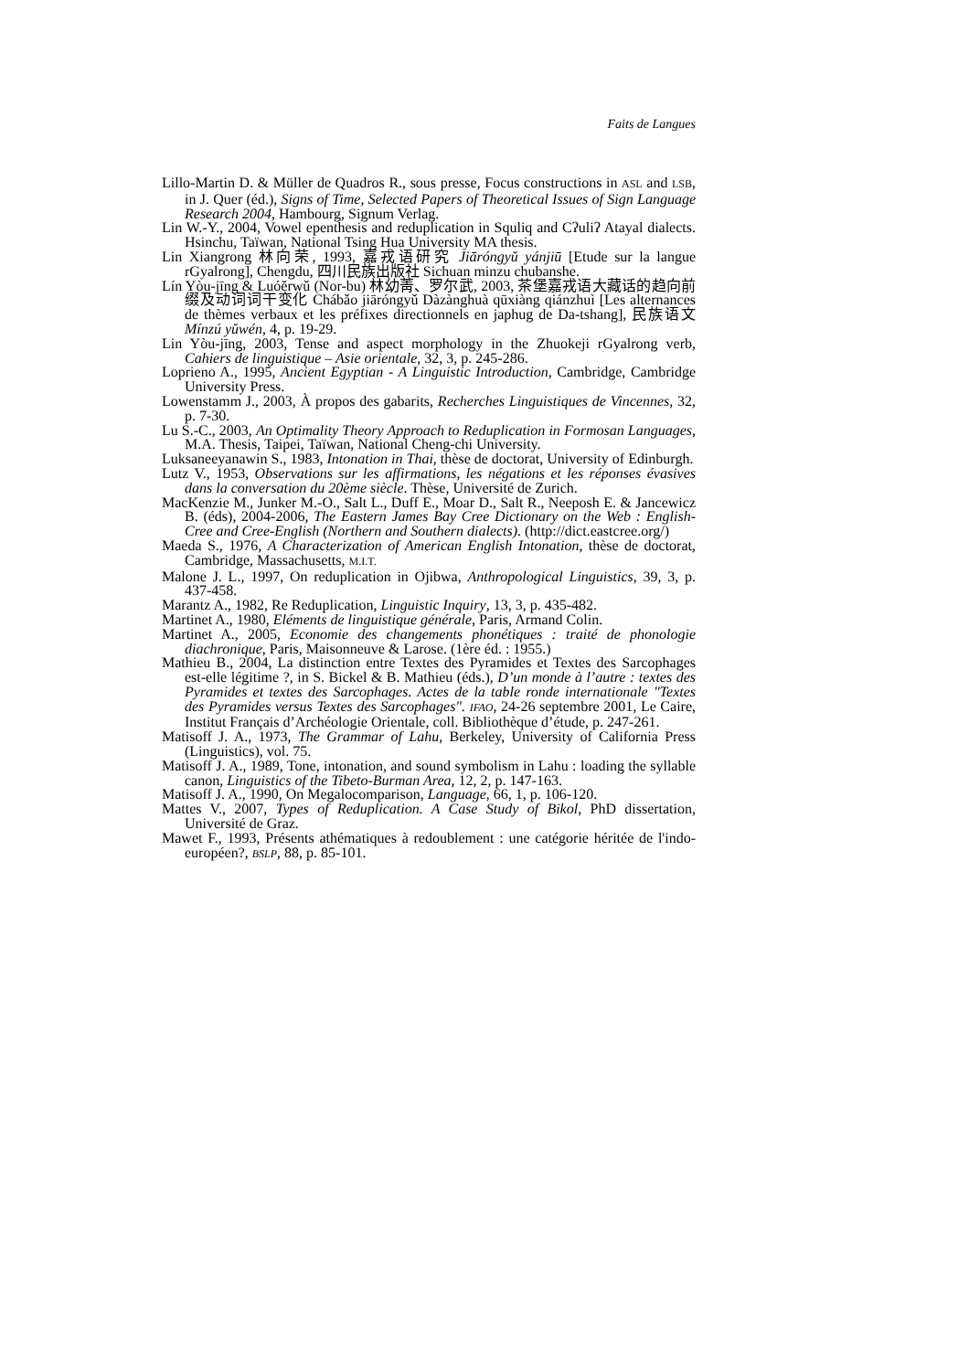Faits de Langues
Lillo-Martin D. & Müller de Quadros R., sous presse, Focus constructions in ASL and LSB, in J. Quer (éd.), Signs of Time, Selected Papers of Theoretical Issues of Sign Language Research 2004, Hambourg, Signum Verlag.
Lin W.-Y., 2004, Vowel epenthesis and reduplication in Squliq and Cʔuliʔ Atayal dialects. Hsinchu, Taïwan, National Tsing Hua University MA thesis.
Lin Xiangrong 林向荣, 1993, 嘉戎语研究 Jiāróngyǔ yánjiū [Etude sur la langue rGyalrong], Chengdu, 四川民族出版社 Sichuan minzu chubanshe.
Lín Yòu-jīng & Luóěrwǔ (Nor-bu) 林幼菁、罗尔武, 2003, 茶堡嘉戎语大藏话的趋向前缀及动词词干变化 Chábǎo jiāróngyǔ Dàzànghuà qūxiàng qiánzhuì [Les alternances de thèmes verbaux et les préfixes directionnels en japhug de Da-tshang], 民族语文 Mínzú yǔwén, 4, p. 19-29.
Lin Yòu-jīng, 2003, Tense and aspect morphology in the Zhuokeji rGyalrong verb, Cahiers de linguistique – Asie orientale, 32, 3, p. 245-286.
Loprieno A., 1995, Ancient Egyptian - A Linguistic Introduction, Cambridge, Cambridge University Press.
Lowenstamm J., 2003, À propos des gabarits, Recherches Linguistiques de Vincennes, 32, p. 7-30.
Lu S.-C., 2003, An Optimality Theory Approach to Reduplication in Formosan Languages, M.A. Thesis, Taipei, Taïwan, National Cheng-chi University.
Luksaneeyanawin S., 1983, Intonation in Thai, thèse de doctorat, University of Edinburgh.
Lutz V., 1953, Observations sur les affirmations, les négations et les réponses évasives dans la conversation du 20ème siècle. Thèse, Université de Zurich.
MacKenzie M., Junker M.-O., Salt L., Duff E., Moar D., Salt R., Neeposh E. & Jancewicz B. (éds), 2004-2006, The Eastern James Bay Cree Dictionary on the Web : English-Cree and Cree-English (Northern and Southern dialects). (http://dict.eastcree.org/)
Maeda S., 1976, A Characterization of American English Intonation, thèse de doctorat, Cambridge, Massachusetts, M.I.T.
Malone J. L., 1997, On reduplication in Ojibwa, Anthropological Linguistics, 39, 3, p. 437-458.
Marantz A., 1982, Re Reduplication, Linguistic Inquiry, 13, 3, p. 435-482.
Martinet A., 1980, Eléments de linguistique générale, Paris, Armand Colin.
Martinet A., 2005, Economie des changements phonétiques : traité de phonologie diachronique, Paris, Maisonneuve & Larose. (1ère éd. : 1955.)
Mathieu B., 2004, La distinction entre Textes des Pyramides et Textes des Sarcophages est-elle légitime ?, in S. Bickel & B. Mathieu (éds.), D’un monde à l’autre : textes des Pyramides et textes des Sarcophages. Actes de la table ronde internationale "Textes des Pyramides versus Textes des Sarcophages". IFAO, 24-26 septembre 2001, Le Caire, Institut Français d’Archéologie Orientale, coll. Bibliothèque d’étude, p. 247-261.
Matisoff J. A., 1973, The Grammar of Lahu, Berkeley, University of California Press (Linguistics), vol. 75.
Matisoff J. A., 1989, Tone, intonation, and sound symbolism in Lahu : loading the syllable canon, Linguistics of the Tibeto-Burman Area, 12, 2, p. 147-163.
Matisoff J. A., 1990, On Megalocomparison, Language, 66, 1, p. 106-120.
Mattes V., 2007, Types of Reduplication. A Case Study of Bikol, PhD dissertation, Université de Graz.
Mawet F., 1993, Présents athématiques à redoublement : une catégorie héritée de l'indo-européen?, BSLP, 88, p. 85-101.